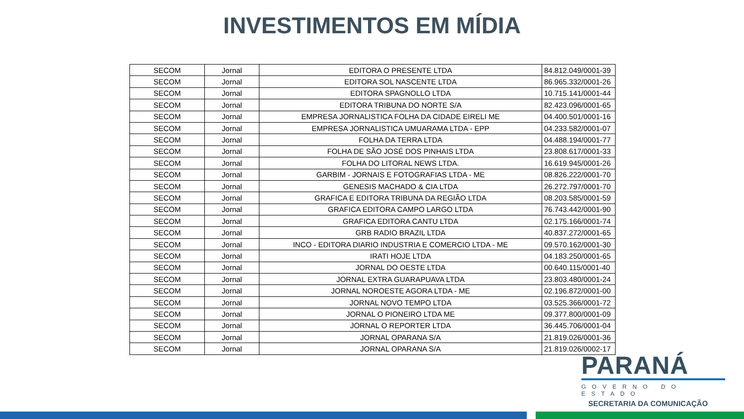INVESTIMENTOS EM MÍDIA
| SECOM | Jornal | EDITORA O PRESENTE LTDA | 84.812.049/0001-39 |
| SECOM | Jornal | EDITORA SOL NASCENTE LTDA | 86.965.332/0001-26 |
| SECOM | Jornal | EDITORA SPAGNOLLO LTDA | 10.715.141/0001-44 |
| SECOM | Jornal | EDITORA TRIBUNA DO NORTE S/A | 82.423.096/0001-65 |
| SECOM | Jornal | EMPRESA JORNALISTICA FOLHA DA CIDADE EIRELI ME | 04.400.501/0001-16 |
| SECOM | Jornal | EMPRESA JORNALISTICA UMUARAMA LTDA - EPP | 04.233.582/0001-07 |
| SECOM | Jornal | FOLHA DA TERRA LTDA | 04.488.194/0001-77 |
| SECOM | Jornal | FOLHA DE SÃO JOSÉ DOS PINHAIS LTDA | 23.808.617/0001-33 |
| SECOM | Jornal | FOLHA DO LITORAL NEWS LTDA. | 16.619.945/0001-26 |
| SECOM | Jornal | GARBIM - JORNAIS E FOTOGRAFIAS LTDA - ME | 08.826.222/0001-70 |
| SECOM | Jornal | GENESIS MACHADO & CIA LTDA | 26.272.797/0001-70 |
| SECOM | Jornal | GRAFICA E EDITORA TRIBUNA DA REGIÃO LTDA | 08.203.585/0001-59 |
| SECOM | Jornal | GRAFICA EDITORA CAMPO LARGO LTDA | 76.743.442/0001-90 |
| SECOM | Jornal | GRAFICA EDITORA CANTU LTDA | 02.175.166/0001-74 |
| SECOM | Jornal | GRB RADIO BRAZIL LTDA | 40.837.272/0001-65 |
| SECOM | Jornal | INCO - EDITORA DIARIO INDUSTRIA E COMERCIO LTDA - ME | 09.570.162/0001-30 |
| SECOM | Jornal | IRATI HOJE LTDA | 04.183.250/0001-65 |
| SECOM | Jornal | JORNAL DO OESTE LTDA | 00.640.115/0001-40 |
| SECOM | Jornal | JORNAL EXTRA GUARAPUAVA LTDA | 23.803.480/0001-24 |
| SECOM | Jornal | JORNAL NOROESTE AGORA LTDA - ME | 02.196.872/0001-00 |
| SECOM | Jornal | JORNAL NOVO TEMPO LTDA | 03.525.366/0001-72 |
| SECOM | Jornal | JORNAL O PIONEIRO LTDA ME | 09.377.800/0001-09 |
| SECOM | Jornal | JORNAL O REPORTER LTDA | 36.445.706/0001-04 |
| SECOM | Jornal | JORNAL OPARANA S/A | 21.819.026/0001-36 |
| SECOM | Jornal | JORNAL OPARANA S/A | 21.819.026/0002-17 |
PARANÁ
GOVERNO DO ESTADO
SECRETARIA DA COMUNICAÇÃO